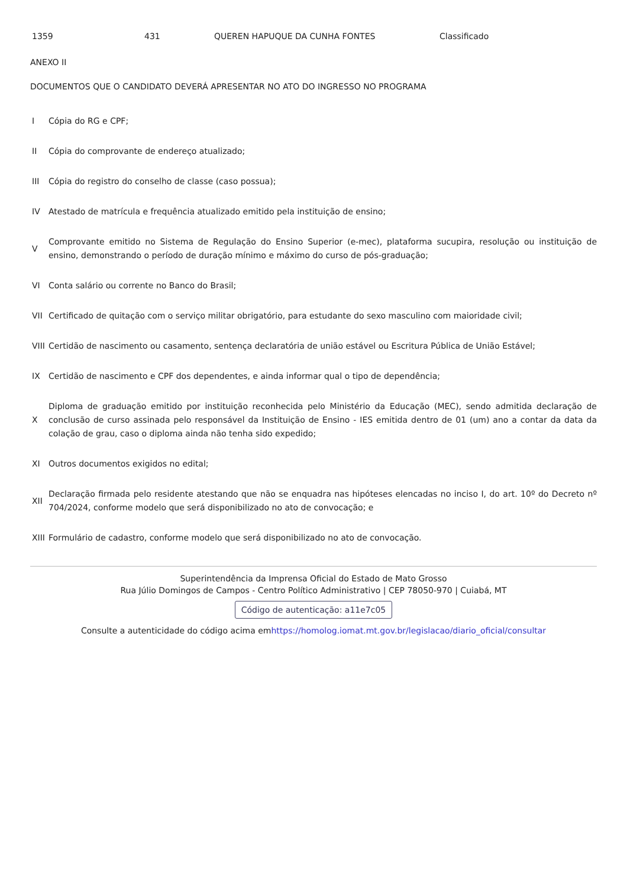| 1359 | 431 | QUEREN HAPUQUE DA CUNHA FONTES | Classificado |
ANEXO II
DOCUMENTOS QUE O CANDIDATO DEVERÁ APRESENTAR NO ATO DO INGRESSO NO PROGRAMA
| I | Cópia do RG e CPF; |
| II | Cópia do comprovante de endereço atualizado; |
| III | Cópia do registro do conselho de classe (caso possua); |
| IV | Atestado de matrícula e frequência atualizado emitido pela instituição de ensino; |
| V | Comprovante emitido no Sistema de Regulação do Ensino Superior (e-mec), plataforma sucupira, resolução ou instituição de ensino, demonstrando o período de duração mínimo e máximo do curso de pós-graduação; |
| VI | Conta salário ou corrente no Banco do Brasil; |
| VII | Certificado de quitação com o serviço militar obrigatório, para estudante do sexo masculino com maioridade civil; |
| VIII | Certidão de nascimento ou casamento, sentença declaratória de união estável ou Escritura Pública de União Estável; |
| IX | Certidão de nascimento e CPF dos dependentes, e ainda informar qual o tipo de dependência; |
| X | Diploma de graduação emitido por instituição reconhecida pelo Ministério da Educação (MEC), sendo admitida declaração de conclusão de curso assinada pelo responsável da Instituição de Ensino - IES emitida dentro de 01 (um) ano a contar da data da colação de grau, caso o diploma ainda não tenha sido expedido; |
| XI | Outros documentos exigidos no edital; |
| XII | Declaração firmada pelo residente atestando que não se enquadra nas hipóteses elencadas no inciso I, do art. 10º do Decreto nº 704/2024, conforme modelo que será disponibilizado no ato de convocação; e |
| XIII | Formulário de cadastro, conforme modelo que será disponibilizado no ato de convocação. |
Superintendência da Imprensa Oficial do Estado de Mato Grosso
Rua Júlio Domingos de Campos - Centro Político Administrativo | CEP 78050-970 | Cuiabá, MT
Código de autenticação: a11e7c05
Consulte a autenticidade do código acima emhttps://homolog.iomat.mt.gov.br/legislacao/diario_oficial/consultar